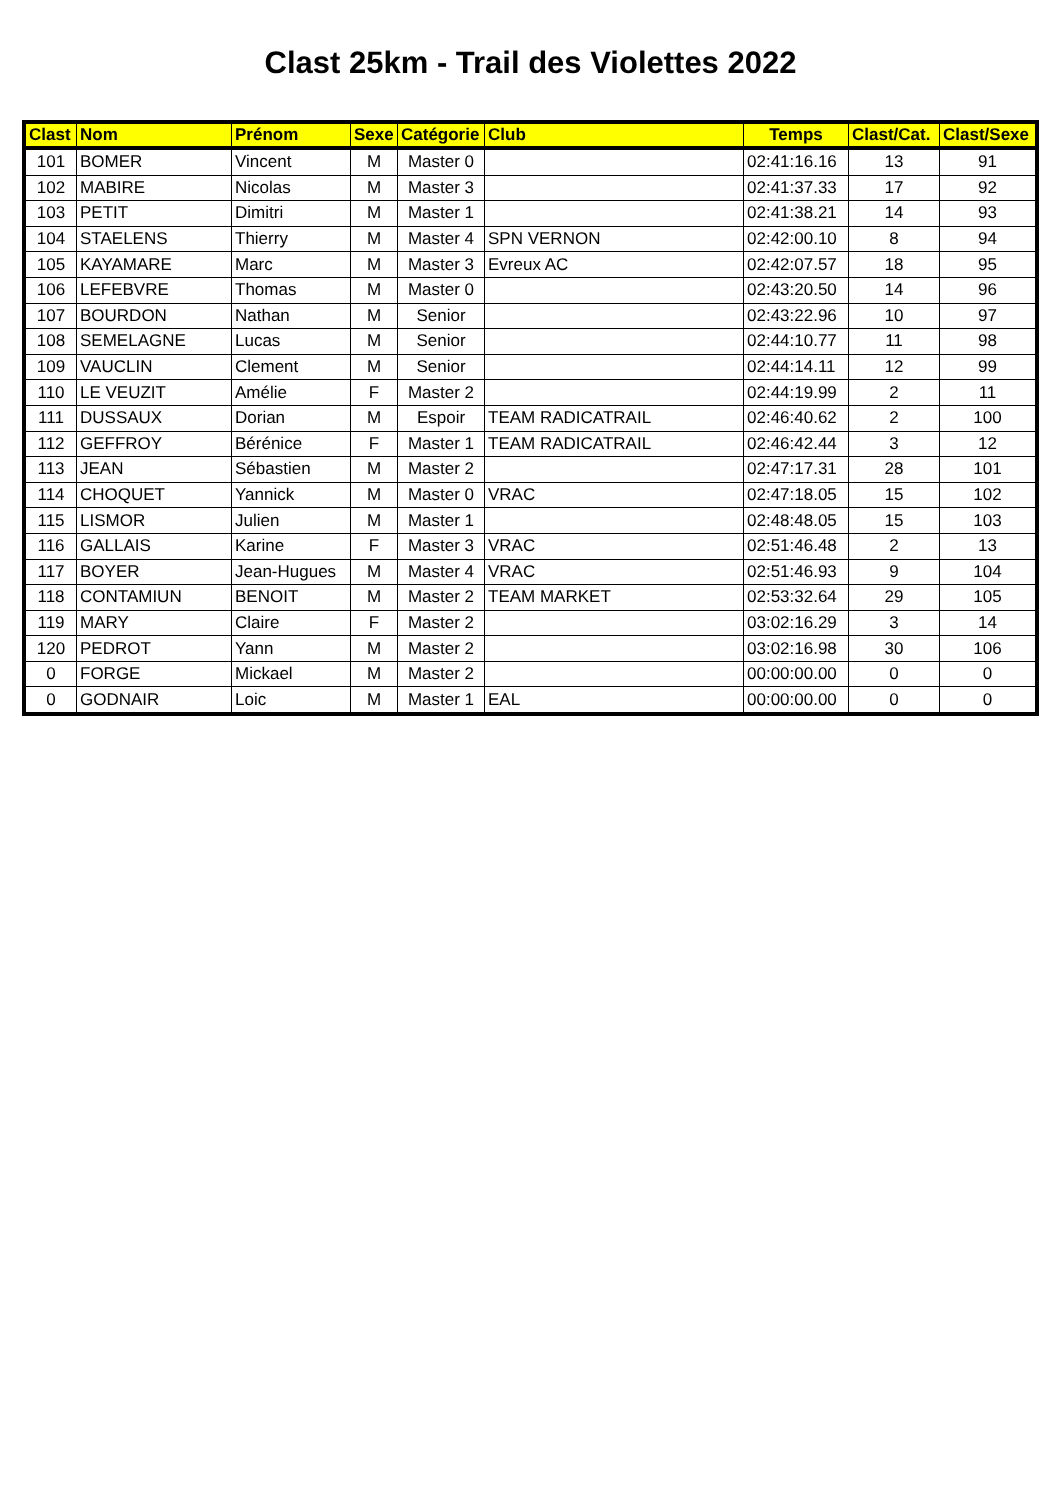Clast 25km - Trail des Violettes 2022
| Clast | Nom | Prénom | Sexe | Catégorie | Club | Temps | Clast/Cat. | Clast/Sexe |
| --- | --- | --- | --- | --- | --- | --- | --- | --- |
| 101 | BOMER | Vincent | M | Master 0 | | 02:41:16.16 | 13 | 91 |
| 102 | MABIRE | Nicolas | M | Master 3 | | 02:41:37.33 | 17 | 92 |
| 103 | PETIT | Dimitri | M | Master 1 | | 02:41:38.21 | 14 | 93 |
| 104 | STAELENS | Thierry | M | Master 4 | SPN VERNON | 02:42:00.10 | 8 | 94 |
| 105 | KAYAMARE | Marc | M | Master 3 | Evreux AC | 02:42:07.57 | 18 | 95 |
| 106 | LEFEBVRE | Thomas | M | Master 0 | | 02:43:20.50 | 14 | 96 |
| 107 | BOURDON | Nathan | M | Senior | | 02:43:22.96 | 10 | 97 |
| 108 | SEMELAGNE | Lucas | M | Senior | | 02:44:10.77 | 11 | 98 |
| 109 | VAUCLIN | Clement | M | Senior | | 02:44:14.11 | 12 | 99 |
| 110 | LE VEUZIT | Amélie | F | Master 2 | | 02:44:19.99 | 2 | 11 |
| 111 | DUSSAUX | Dorian | M | Espoir | TEAM RADICATRAIL | 02:46:40.62 | 2 | 100 |
| 112 | GEFFROY | Bérénice | F | Master 1 | TEAM RADICATRAIL | 02:46:42.44 | 3 | 12 |
| 113 | JEAN | Sébastien | M | Master 2 | | 02:47:17.31 | 28 | 101 |
| 114 | CHOQUET | Yannick | M | Master 0 | VRAC | 02:47:18.05 | 15 | 102 |
| 115 | LISMOR | Julien | M | Master 1 | | 02:48:48.05 | 15 | 103 |
| 116 | GALLAIS | Karine | F | Master 3 | VRAC | 02:51:46.48 | 2 | 13 |
| 117 | BOYER | Jean-Hugues | M | Master 4 | VRAC | 02:51:46.93 | 9 | 104 |
| 118 | CONTAMIUN | BENOIT | M | Master 2 | TEAM MARKET | 02:53:32.64 | 29 | 105 |
| 119 | MARY | Claire | F | Master 2 | | 03:02:16.29 | 3 | 14 |
| 120 | PEDROT | Yann | M | Master 2 | | 03:02:16.98 | 30 | 106 |
| 0 | FORGE | Mickael | M | Master 2 | | 00:00:00.00 | 0 | 0 |
| 0 | GODNAIR | Loic | M | Master 1 | EAL | 00:00:00.00 | 0 | 0 |